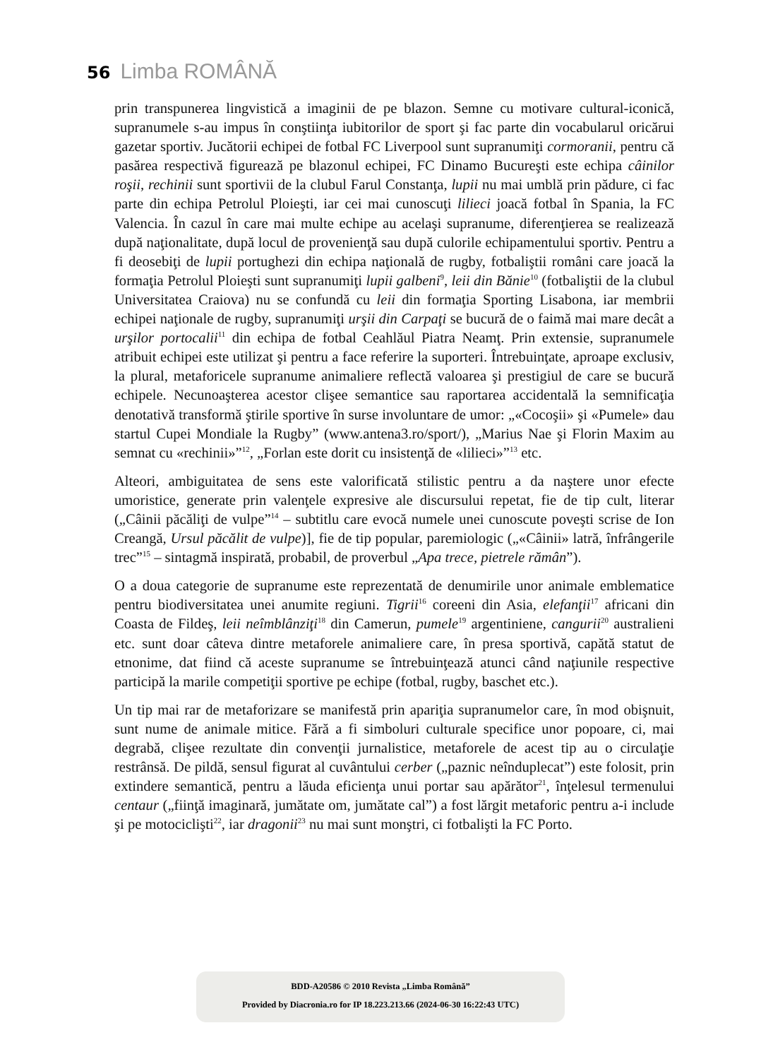56 Limba ROMÂNĂ
prin transpunerea lingvistică a imaginii de pe blazon. Semne cu motivare cultu­ral-iconică, supranumele s-au impus în conştiinţa iubitorilor de sport şi fac parte din vocabularul oricărui gazetar sportiv. Jucătorii echipei de fotbal FC Liverpool sunt supranumiţi cormoranii, pentru că pasărea respectivă figurează pe blazonul echipei, FC Dinamo Bucureşti este echipa câinilor roşii, rechinii sunt sportivii de la clubul Farul Constanţa, lupii nu mai umblă prin pădure, ci fac parte din echipa Petrolul Ploieşti, iar cei mai cunoscuţi lilieci joacă fotbal în Spania, la FC Valen­cia. În cazul în care mai multe echipe au acelaşi supranume, diferenţierea se re­alizează după naţionalitate, după locul de provenienţă sau după culorile echipa­mentului sportiv. Pentru a fi deosebiţi de lupii portughezi din echipa naţională de rugby, fotbaliştii români care joacă la formaţia Petrolul Ploieşti sunt supranumiţi lupii galbeni<sup>9</sup>, leii din Bănie<sup>10</sup> (fotbaliştii de la clubul Universitatea Craiova) nu se confundă cu leii din formaţia Sporting Lisabona, iar membrii echipei naţionale de rugby, supranumiţi urşii din Carpaţi se bucură de o faimă mai mare decât a urşilor portocalii<sup>11</sup> din echipa de fotbal Ceahlăul Piatra Neamţ. Prin extensie, su­pranumele atribuit echipei este utilizat şi pentru a face referire la suporteri. Între­buinţate, aproape exclusiv, la plural, metaforicele supranume animaliere reflectă valoarea şi prestigiul de care se bucură echipele. Necunoaşterea acestor clişee semantice sau raportarea accidentală la semnificaţia denotativă transformă ştirile sportive în surse involuntare de umor: „«Cocoşii» şi «Pumele» dau startul Cupei Mondiale la Rugby” (www.antena3.ro/sport/), „Marius Nae şi Florin Maxim au semnat cu «rechinii»”<sup>12</sup>, „Forlan este dorit cu insistenţă de «lilieci»”<sup>13</sup> etc.
Alteori, ambiguitatea de sens este valorificată stilistic pentru a da naştere unor efecte umoristice, generate prin valenţele expresive ale discursului repetat, fie de tip cult, literar („Câinii păcăliţi de vulpe”<sup>14</sup> – subtitlu care evocă numele unei cu­noscute poveşti scrise de Ion Creangă, Ursul păcălit de vulpe)], fie de tip popular, paremiologic („«Câinii» latră, înfrângerile trec”<sup>15</sup> – sintagmă inspirată, probabil, de proverbul „Apa trece, pietrele rămân”).
O a doua categorie de supranume este reprezentată de denumirile unor anima­le emblematice pentru biodiversitatea unei anumite regiuni. Tigrii<sup>16</sup> coreeni din Asia, elefanţii<sup>17</sup> africani din Coasta de Fildeş, leii neîmblânziţi<sup>18</sup> din Camerun, pu­mele<sup>19</sup> argentiniene, cangurii<sup>20</sup> australieni etc. sunt doar câteva dintre metaforele animaliere care, în presa sportivă, capătă statut de etnonime, dat fiind că aceste supranume se întrebuinţează atunci când naţiunile respective participă la marile competiţii sportive pe echipe (fotbal, rugby, baschet etc.).
Un tip mai rar de metaforizare se manifestă prin apariţia supranumelor care, în mod obişnuit, sunt nume de animale mitice. Fără a fi simboluri culturale spe­cifice unor popoare, ci, mai degrabă, clişee rezultate din convenţii jurnalistice, metaforele de acest tip au o circulaţie restrânsă. De pildă, sensul figurat al cuvân­tului cerber („paznic neînduplecat”) este folosit, prin extindere semantică, pentru a lăuda eficienţa unui portar sau apărător<sup>21</sup>, înţelesul termenului centaur („fiinţă imaginară, jumătate om, jumătate cal”) a fost lărgit metaforic pentru a-i include şi pe motociclişti<sup>22</sup>, iar dragonii<sup>23</sup> nu mai sunt monştri, ci fotbalişti la FC Porto.
BDD-A20586 © 2010 Revista „Limba Română”
Provided by Diacronia.ro for IP 18.223.213.66 (2024-06-30 16:22:43 UTC)